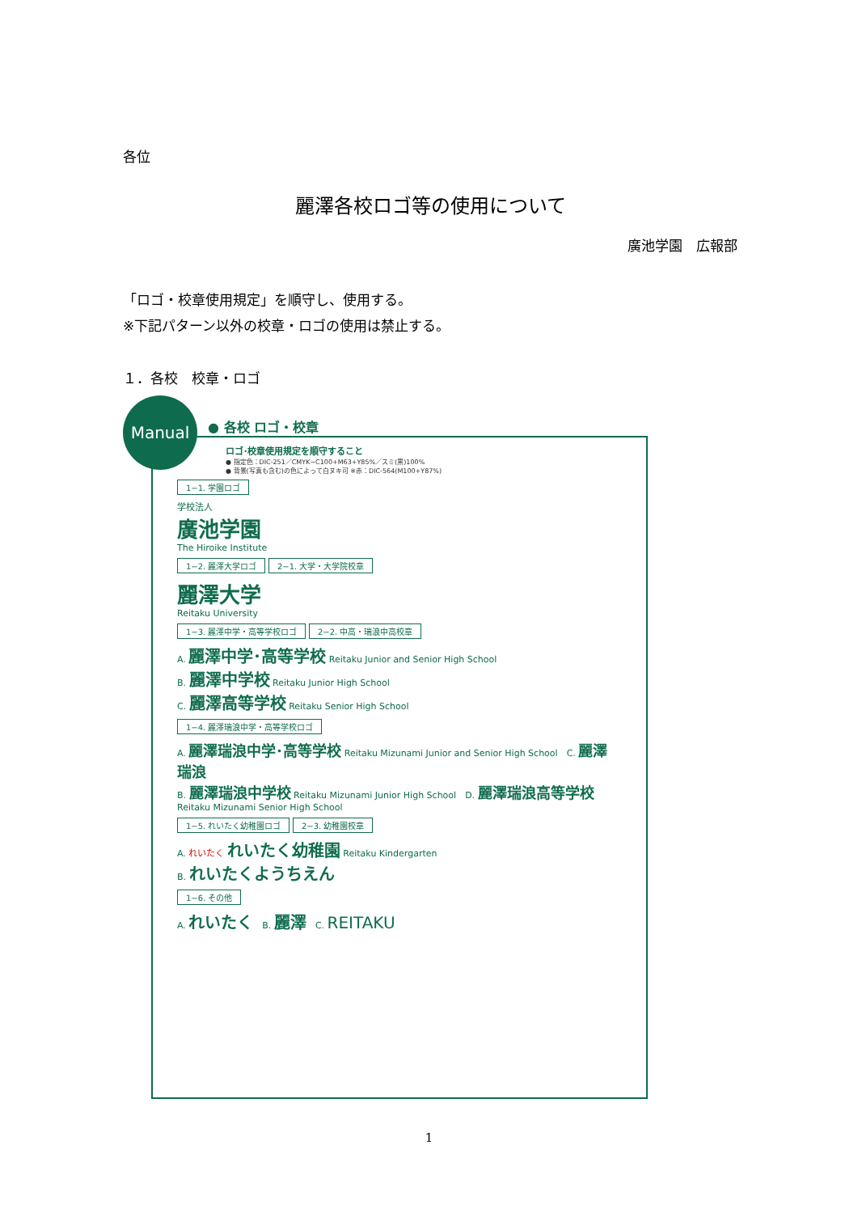各位
麗澤各校ロゴ等の使用について
廣池学園　広報部
「ロゴ・校章使用規定」を順守し、使用する。
※下記パターン以外の校章・ロゴの使用は禁止する。
１．各校　校章・ロゴ
Manual
● 各校 ロゴ・校章
ロゴ･校章使用規定を順守すること
● 指定色：DIC-251／CMYK−C100+M63+Y85%／スミ(黒)100%
● 背景(写真も含む)の色によって白ヌキ可 ※赤：DIC-564(M100+Y87%)
1−1. 学園ロゴ
学校法人
廣池学園
The Hiroike Institute
1−2. 麗澤大学ロゴ 2−1. 大学・大学院校章
麗澤大学
Reitaku University
1−3. 麗澤中学・高等学校ロゴ 2−2. 中高・瑞浪中高校章
A. 麗澤中学･高等学校 Reitaku Junior and Senior High School
B. 麗澤中学校 Reitaku Junior High School
C. 麗澤高等学校 Reitaku Senior High School
1−4. 麗澤瑞浪中学・高等学校ロゴ
A. 麗澤瑞浪中学･高等学校 Reitaku Mizunami Junior and Senior High School　C. 麗澤瑞浪
B. 麗澤瑞浪中学校 Reitaku Mizunami Junior High School　D. 麗澤瑞浪高等学校 Reitaku Mizunami Senior High School
1−5. れいたく幼稚園ロゴ 2−3. 幼稚園校章
A. れいたく れいたく幼稚園 Reitaku Kindergarten
B. れいたくようちえん
1−6. その他
A. れいたく　B. 麗澤　C. REITAKU
1